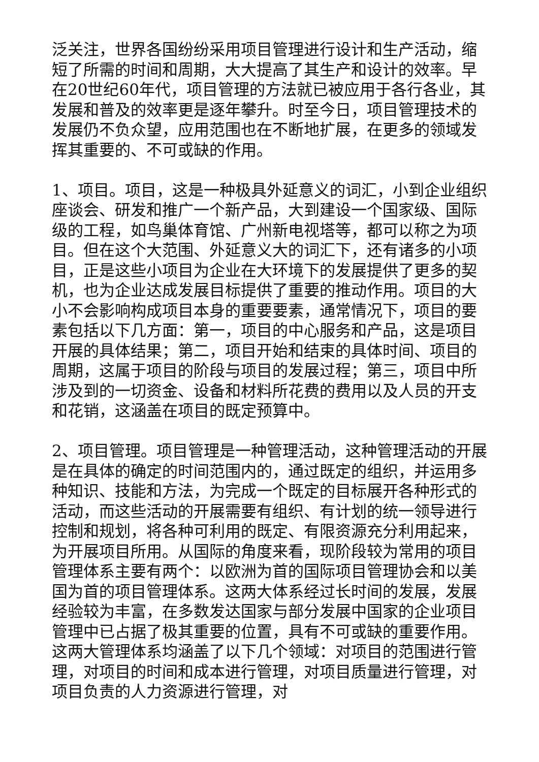泛关注，世界各国纷纷采用项目管理进行设计和生产活动，缩短了所需的时间和周期，大大提高了其生产和设计的效率。早在20世纪60年代，项目管理的方法就已被应用于各行各业，其发展和普及的效率更是逐年攀升。时至今日，项目管理技术的发展仍不负众望，应用范围也在不断地扩展，在更多的领域发挥其重要的、不可或缺的作用。
1、项目。项目，这是一种极具外延意义的词汇，小到企业组织座谈会、研发和推广一个新产品，大到建设一个国家级、国际级的工程，如鸟巢体育馆、广州新电视塔等，都可以称之为项目。但在这个大范围、外延意义大的词汇下，还有诸多的小项目，正是这些小项目为企业在大环境下的发展提供了更多的契机，也为企业达成发展目标提供了重要的推动作用。项目的大小不会影响构成项目本身的重要要素，通常情况下，项目的要素包括以下几方面：第一，项目的中心服务和产品，这是项目开展的具体结果；第二，项目开始和结束的具体时间、项目的周期，这属于项目的阶段与项目的发展过程；第三，项目中所涉及到的一切资金、设备和材料所花费的费用以及人员的开支和花销，这涵盖在项目的既定预算中。
2、项目管理。项目管理是一种管理活动，这种管理活动的开展是在具体的确定的时间范围内的，通过既定的组织，并运用多种知识、技能和方法，为完成一个既定的目标展开各种形式的活动，而这些活动的开展需要有组织、有计划的统一领导进行控制和规划，将各种可利用的既定、有限资源充分利用起来，为开展项目所用。从国际的角度来看，现阶段较为常用的项目管理体系主要有两个：以欧洲为首的国际项目管理协会和以美国为首的项目管理体系。这两大体系经过长时间的发展，发展经验较为丰富，在多数发达国家与部分发展中国家的企业项目管理中已占据了极其重要的位置，具有不可或缺的重要作用。这两大管理体系均涵盖了以下几个领域：对项目的范围进行管理，对项目的时间和成本进行管理，对项目质量进行管理，对项目负责的人力资源进行管理，对